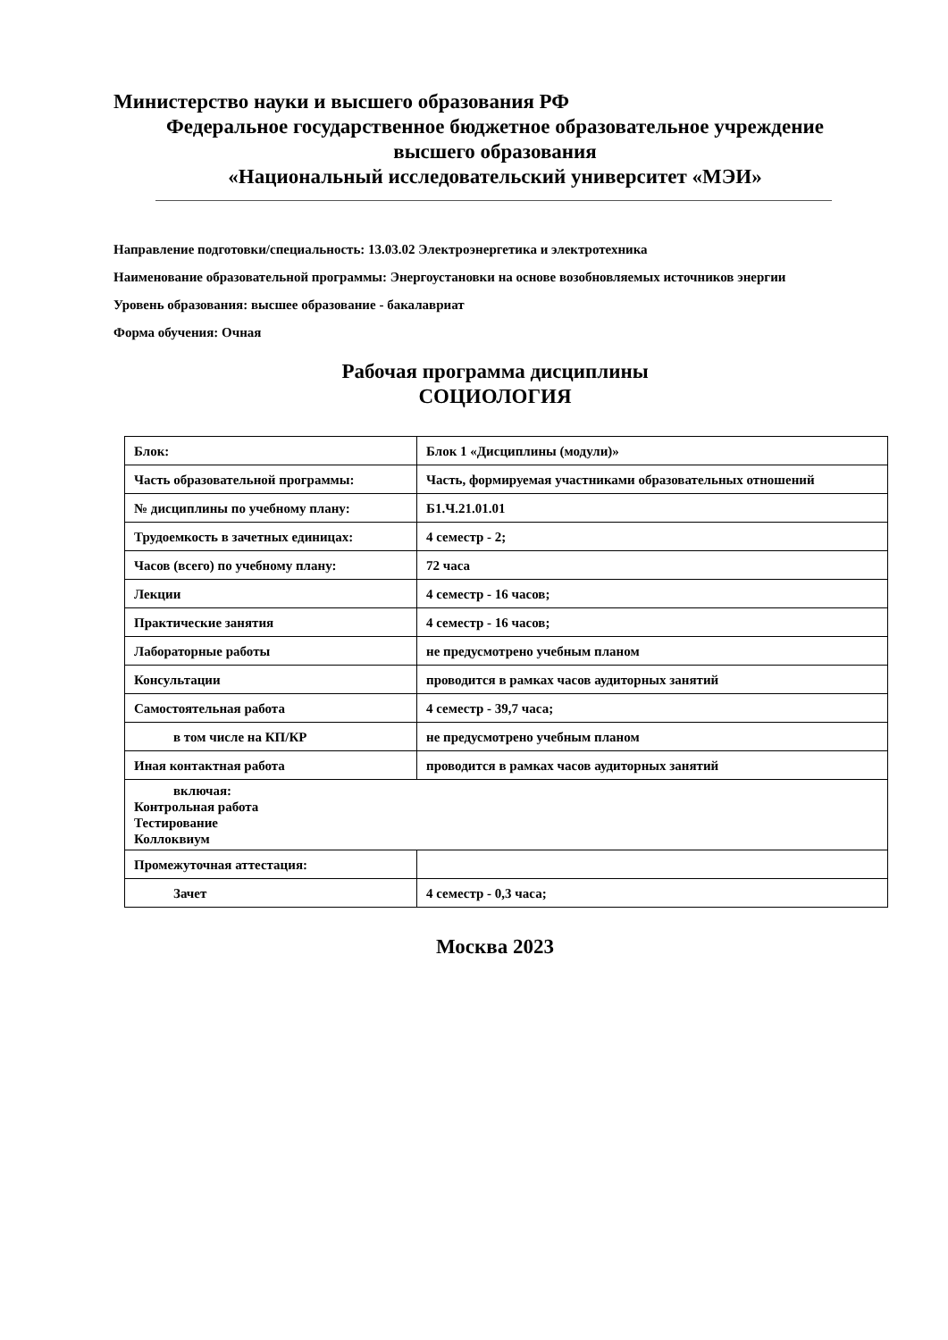Министерство науки и высшего образования РФ
Федеральное государственное бюджетное образовательное учреждение
высшего образования
«Национальный исследовательский университет «МЭИ»
Направление подготовки/специальность: 13.03.02 Электроэнергетика и электротехника
Наименование образовательной программы: Энергоустановки на основе возобновляемых источников энергии
Уровень образования: высшее образование - бакалавриат
Форма обучения: Очная
Рабочая программа дисциплины
СОЦИОЛОГИЯ
| Блок: | Блок 1 «Дисциплины (модули)» |
| Часть образовательной программы: | Часть, формируемая участниками образовательных отношений |
| № дисциплины по учебному плану: | Б1.Ч.21.01.01 |
| Трудоемкость в зачетных единицах: | 4 семестр - 2; |
| Часов (всего) по учебному плану: | 72 часа |
| Лекции | 4 семестр - 16 часов; |
| Практические занятия | 4 семестр - 16 часов; |
| Лабораторные работы | не предусмотрено учебным планом |
| Консультации | проводится в рамках часов аудиторных занятий |
| Самостоятельная работа | 4 семестр - 39,7 часа; |
| в том числе на КП/КР | не предусмотрено учебным планом |
| Иная контактная работа | проводится в рамках часов аудиторных занятий |
| включая: Контрольная работа Тестирование Коллоквиум | |
| Промежуточная аттестация: | |
| Зачет | 4 семестр - 0,3 часа; |
Москва 2023